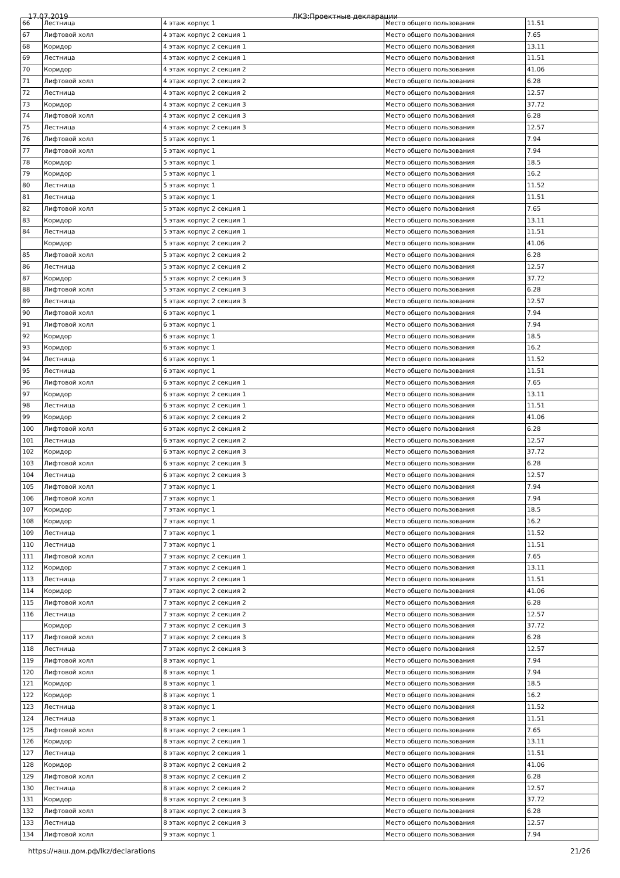17.07.2019 ЛКЗ:Проектные декларации
| 66 | Лестница | 4 этаж корпус 1 | Место общего пользования | 11.51 |
| 67 | Лифтовой холл | 4 этаж корпус 2 секция 1 | Место общего пользования | 7.65 |
| 68 | Коридор | 4 этаж корпус 2 секция 1 | Место общего пользования | 13.11 |
| 69 | Лестница | 4 этаж корпус 2 секция 1 | Место общего пользования | 11.51 |
| 70 | Коридор | 4 этаж корпус 2 секция 2 | Место общего пользования | 41.06 |
| 71 | Лифтовой холл | 4 этаж корпус 2 секция 2 | Место общего пользования | 6.28 |
| 72 | Лестница | 4 этаж корпус 2 секция 2 | Место общего пользования | 12.57 |
| 73 | Коридор | 4 этаж корпус 2 секция 3 | Место общего пользования | 37.72 |
| 74 | Лифтовой холл | 4 этаж корпус 2 секция 3 | Место общего пользования | 6.28 |
| 75 | Лестница | 4 этаж корпус 2 секция 3 | Место общего пользования | 12.57 |
| 76 | Лифтовой холл | 5 этаж корпус 1 | Место общего пользования | 7.94 |
| 77 | Лифтовой холл | 5 этаж корпус 1 | Место общего пользования | 7.94 |
| 78 | Коридор | 5 этаж корпус 1 | Место общего пользования | 18.5 |
| 79 | Коридор | 5 этаж корпус 1 | Место общего пользования | 16.2 |
| 80 | Лестница | 5 этаж корпус 1 | Место общего пользования | 11.52 |
| 81 | Лестница | 5 этаж корпус 1 | Место общего пользования | 11.51 |
| 82 | Лифтовой холл | 5 этаж корпус 2 секция 1 | Место общего пользования | 7.65 |
| 83 | Коридор | 5 этаж корпус 2 секция 1 | Место общего пользования | 13.11 |
| 84 | Лестница | 5 этаж корпус 2 секция 1 | Место общего пользования | 11.51 |
| | Коридор | 5 этаж корпус 2 секция 2 | Место общего пользования | 41.06 |
| 85 | Лифтовой холл | 5 этаж корпус 2 секция 2 | Место общего пользования | 6.28 |
| 86 | Лестница | 5 этаж корпус 2 секция 2 | Место общего пользования | 12.57 |
| 87 | Коридор | 5 этаж корпус 2 секция 3 | Место общего пользования | 37.72 |
| 88 | Лифтовой холл | 5 этаж корпус 2 секция 3 | Место общего пользования | 6.28 |
| 89 | Лестница | 5 этаж корпус 2 секция 3 | Место общего пользования | 12.57 |
| 90 | Лифтовой холл | 6 этаж корпус 1 | Место общего пользования | 7.94 |
| 91 | Лифтовой холл | 6 этаж корпус 1 | Место общего пользования | 7.94 |
| 92 | Коридор | 6 этаж корпус 1 | Место общего пользования | 18.5 |
| 93 | Коридор | 6 этаж корпус 1 | Место общего пользования | 16.2 |
| 94 | Лестница | 6 этаж корпус 1 | Место общего пользования | 11.52 |
| 95 | Лестница | 6 этаж корпус 1 | Место общего пользования | 11.51 |
| 96 | Лифтовой холл | 6 этаж корпус 2 секция 1 | Место общего пользования | 7.65 |
| 97 | Коридор | 6 этаж корпус 2 секция 1 | Место общего пользования | 13.11 |
| 98 | Лестница | 6 этаж корпус 2 секция 1 | Место общего пользования | 11.51 |
| 99 | Коридор | 6 этаж корпус 2 секция 2 | Место общего пользования | 41.06 |
| 100 | Лифтовой холл | 6 этаж корпус 2 секция 2 | Место общего пользования | 6.28 |
| 101 | Лестница | 6 этаж корпус 2 секция 2 | Место общего пользования | 12.57 |
| 102 | Коридор | 6 этаж корпус 2 секция 3 | Место общего пользования | 37.72 |
| 103 | Лифтовой холл | 6 этаж корпус 2 секция 3 | Место общего пользования | 6.28 |
| 104 | Лестница | 6 этаж корпус 2 секция 3 | Место общего пользования | 12.57 |
| 105 | Лифтовой холл | 7 этаж корпус 1 | Место общего пользования | 7.94 |
| 106 | Лифтовой холл | 7 этаж корпус 1 | Место общего пользования | 7.94 |
| 107 | Коридор | 7 этаж корпус 1 | Место общего пользования | 18.5 |
| 108 | Коридор | 7 этаж корпус 1 | Место общего пользования | 16.2 |
| 109 | Лестница | 7 этаж корпус 1 | Место общего пользования | 11.52 |
| 110 | Лестница | 7 этаж корпус 1 | Место общего пользования | 11.51 |
| 111 | Лифтовой холл | 7 этаж корпус 2 секция 1 | Место общего пользования | 7.65 |
| 112 | Коридор | 7 этаж корпус 2 секция 1 | Место общего пользования | 13.11 |
| 113 | Лестница | 7 этаж корпус 2 секция 1 | Место общего пользования | 11.51 |
| 114 | Коридор | 7 этаж корпус 2 секция 2 | Место общего пользования | 41.06 |
| 115 | Лифтовой холл | 7 этаж корпус 2 секция 2 | Место общего пользования | 6.28 |
| 116 | Лестница | 7 этаж корпус 2 секция 2 | Место общего пользования | 12.57 |
| | Коридор | 7 этаж корпус 2 секция 3 | Место общего пользования | 37.72 |
| 117 | Лифтовой холл | 7 этаж корпус 2 секция 3 | Место общего пользования | 6.28 |
| 118 | Лестница | 7 этаж корпус 2 секция 3 | Место общего пользования | 12.57 |
| 119 | Лифтовой холл | 8 этаж корпус 1 | Место общего пользования | 7.94 |
| 120 | Лифтовой холл | 8 этаж корпус 1 | Место общего пользования | 7.94 |
| 121 | Коридор | 8 этаж корпус 1 | Место общего пользования | 18.5 |
| 122 | Коридор | 8 этаж корпус 1 | Место общего пользования | 16.2 |
| 123 | Лестница | 8 этаж корпус 1 | Место общего пользования | 11.52 |
| 124 | Лестница | 8 этаж корпус 1 | Место общего пользования | 11.51 |
| 125 | Лифтовой холл | 8 этаж корпус 2 секция 1 | Место общего пользования | 7.65 |
| 126 | Коридор | 8 этаж корпус 2 секция 1 | Место общего пользования | 13.11 |
| 127 | Лестница | 8 этаж корпус 2 секция 1 | Место общего пользования | 11.51 |
| 128 | Коридор | 8 этаж корпус 2 секция 2 | Место общего пользования | 41.06 |
| 129 | Лифтовой холл | 8 этаж корпус 2 секция 2 | Место общего пользования | 6.28 |
| 130 | Лестница | 8 этаж корпус 2 секция 2 | Место общего пользования | 12.57 |
| 131 | Коридор | 8 этаж корпус 2 секция 3 | Место общего пользования | 37.72 |
| 132 | Лифтовой холл | 8 этаж корпус 2 секция 3 | Место общего пользования | 6.28 |
| 133 | Лестница | 8 этаж корпус 2 секция 3 | Место общего пользования | 12.57 |
| 134 | Лифтовой холл | 9 этаж корпус 1 | Место общего пользования | 7.94 |
https://наш.дом.рф/lkz/declarations 21/26